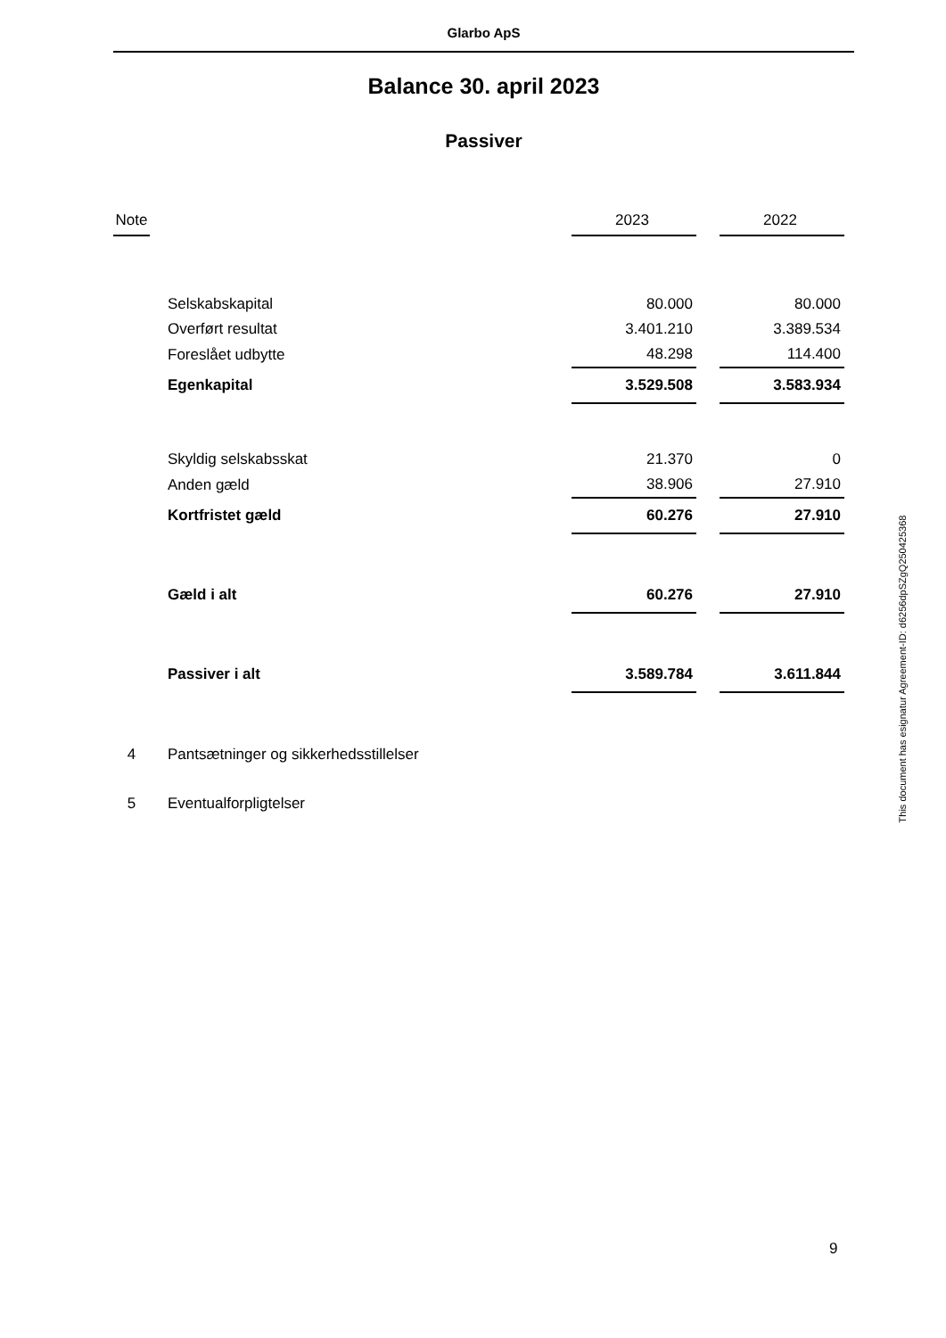Glarbo ApS
Balance 30. april 2023
Passiver
| Note | | 2023 | | 2022 |
| --- | --- | --- | --- | --- |
| | Selskabskapital | 80.000 | | 80.000 |
| | Overført resultat | 3.401.210 | | 3.389.534 |
| | Foreslået udbytte | 48.298 | | 114.400 |
| | Egenkapital | 3.529.508 | | 3.583.934 |
| | Skyldig selskabsskat | 21.370 | | 0 |
| | Anden gæld | 38.906 | | 27.910 |
| | Kortfristet gæld | 60.276 | | 27.910 |
| | Gæld i alt | 60.276 | | 27.910 |
| | Passiver i alt | 3.589.784 | | 3.611.844 |
| 4 | Pantsætninger og sikkerhedsstillelser | | | |
| 5 | Eventualforpligtelser | | | |
This document has esignatur Agreement-ID: d6256dpSZgQ250425368
9